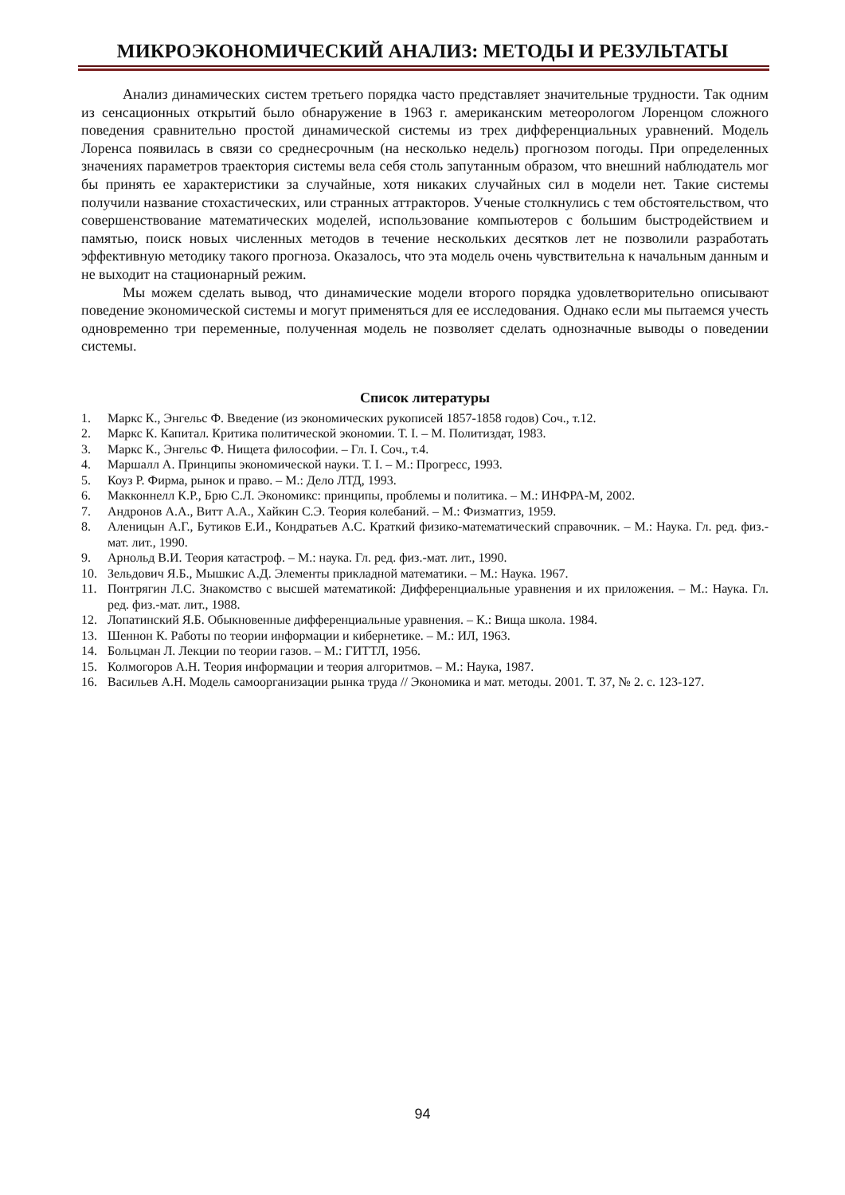МИКРОЭКОНОМИЧЕСКИЙ АНАЛИЗ: МЕТОДЫ И РЕЗУЛЬТАТЫ
Анализ динамических систем третьего порядка часто представляет значительные трудности. Так одним из сенсационных открытий было обнаружение в 1963 г. американским метеорологом Лоренцом сложного поведения сравнительно простой динамической системы из трех дифференциальных уравнений. Модель Лоренса появилась в связи со среднесрочным (на несколько недель) прогнозом погоды. При определенных значениях параметров траектория системы вела себя столь запутанным образом, что внешний наблюдатель мог бы принять ее характеристики за случайные, хотя никаких случайных сил в модели нет. Такие системы получили название стохастических, или странных аттракторов. Ученые столкнулись с тем обстоятельством, что совершенствование математических моделей, использование компьютеров с большим быстродействием и памятью, поиск новых численных методов в течение нескольких десятков лет не позволили разработать эффективную методику такого прогноза. Оказалось, что эта модель очень чувствительна к начальным данным и не выходит на стационарный режим.
Мы можем сделать вывод, что динамические модели второго порядка удовлетворительно описывают поведение экономической системы и могут применяться для ее исследования. Однако если мы пытаемся учесть одновременно три переменные, полученная модель не позволяет сделать однозначные выводы о поведении системы.
Список литературы
1. Маркс К., Энгельс Ф. Введение (из экономических рукописей 1857-1858 годов) Соч., т.12.
2. Маркс К. Капитал. Критика политической экономии. Т. I. – М. Политиздат, 1983.
3. Маркс К., Энгельс Ф. Нищета философии. – Гл. I. Соч., т.4.
4. Маршалл А. Принципы экономической науки. Т. I. – М.: Прогресс, 1993.
5. Коуз Р. Фирма, рынок и право. – М.: Дело ЛТД, 1993.
6. Макконнелл К.Р., Брю С.Л. Экономикс: принципы, проблемы и политика. – М.: ИНФРА-М, 2002.
7. Андронов А.А., Витт А.А., Хайкин С.Э. Теория колебаний. – М.: Физматгиз, 1959.
8. Аленицын А.Г., Бутиков Е.И., Кондратьев А.С. Краткий физико-математический справочник. – М.: Наука. Гл. ред. физ.-мат. лит., 1990.
9. Арнольд В.И. Теория катастроф. – М.: наука. Гл. ред. физ.-мат. лит., 1990.
10. Зельдович Я.Б., Мышкис А.Д. Элементы прикладной математики. – М.: Наука. 1967.
11. Понтрягин Л.С. Знакомство с высшей математикой: Дифференциальные уравнения и их приложения. – М.: Наука. Гл. ред. физ.-мат. лит., 1988.
12. Лопатинский Я.Б. Обыкновенные дифференциальные уравнения. – К.: Вища школа. 1984.
13. Шеннон К. Работы по теории информации и кибернетике. – М.: ИЛ, 1963.
14. Больцман Л. Лекции по теории газов. – М.: ГИТТЛ, 1956.
15. Колмогоров А.Н. Теория информации и теория алгоритмов. – М.: Наука, 1987.
16. Васильев А.Н. Модель самоорганизации рынка труда // Экономика и мат. методы. 2001. Т. 37, № 2. с. 123-127.
94